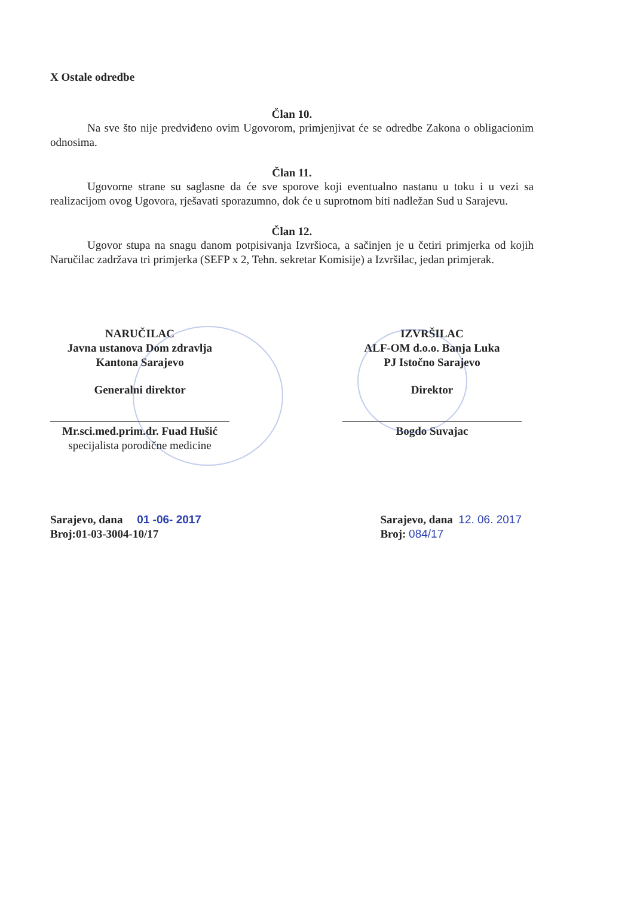X Ostale odredbe
Član 10.
Na sve što nije predviđeno ovim Ugovorom, primjenjivat će se odredbe Zakona o obligacionim odnosima.
Član 11.
Ugovorne strane su saglasne da će sve sporove koji eventualno nastanu u toku i u vezi sa realizacijom ovog Ugovora, rješavati sporazumno, dok će u suprotnom biti nadležan Sud u Sarajevu.
Član 12.
Ugovor stupa na snagu danom potpisivanja Izvršioca, a sačinjen je u četiri primjerka od kojih Naručilac zadržava tri primjerka (SEFP x 2, Tehn. sekretar Komisije) a Izvršilac, jedan primjerak.
NARUČILAC
Javna ustanova Dom zdravlja
Kantona Sarajevo
Generalni direktor
Mr.sci.med.prim.dr. Fuad Hušić
specijalista porodične medicine
IZVRŠILAC
ALF-OM d.o.o. Banja Luka
PJ Istočno Sarajevo
Direktor
Bogdo Suvajac
Sarajevo, dana 01 -06- 2017
Broj:01-03-3004-10/17
Sarajevo, dana 12. 06. 2017
Broj: 084/17